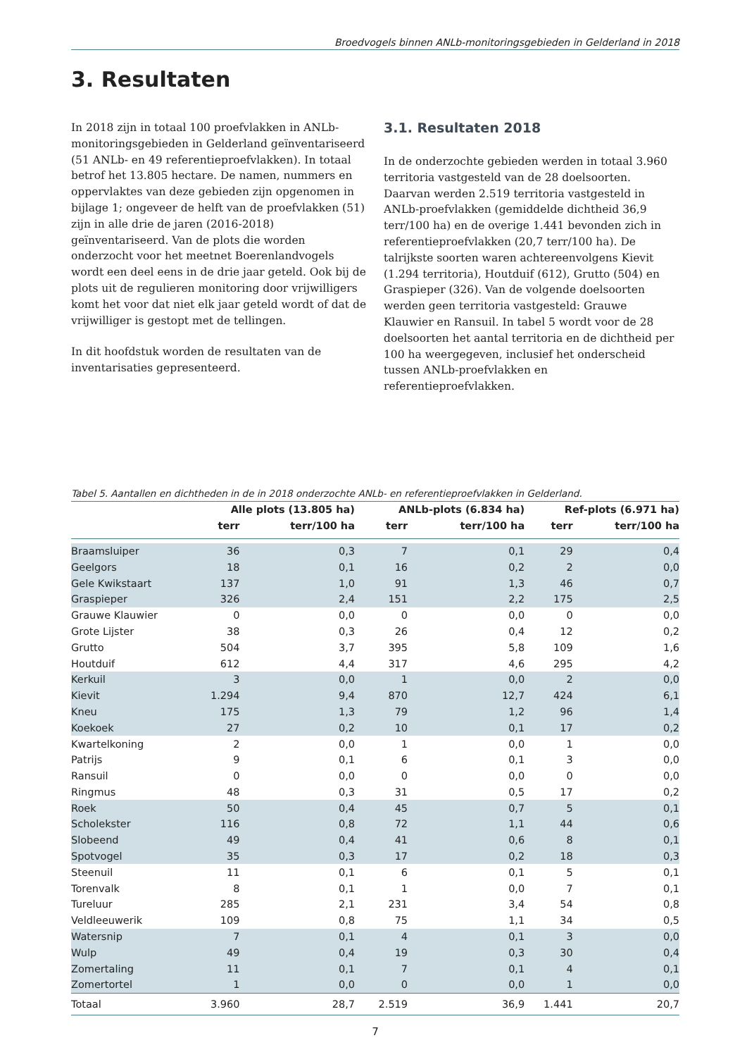Broedvogels binnen ANLb-monitoringsgebieden in Gelderland in 2018
3. Resultaten
In 2018 zijn in totaal 100 proefvlakken in ANLb-monitoringsgebieden in Gelderland geïnventariseerd (51 ANLb- en 49 referentieproefvlakken). In totaal betrof het 13.805 hectare. De namen, nummers en oppervlaktes van deze gebieden zijn opgenomen in bijlage 1; ongeveer de helft van de proefvlakken (51) zijn in alle drie de jaren (2016-2018) geïnventariseerd. Van de plots die worden onderzocht voor het meetnet Boerenlandvogels wordt een deel eens in de drie jaar geteld. Ook bij de plots uit de regulieren monitoring door vrijwilligers komt het voor dat niet elk jaar geteld wordt of dat de vrijwilliger is gestopt met de tellingen.
In dit hoofdstuk worden de resultaten van de inventarisaties gepresenteerd.
3.1. Resultaten 2018
In de onderzochte gebieden werden in totaal 3.960 territoria vastgesteld van de 28 doelsoorten. Daarvan werden 2.519 territoria vastgesteld in ANLb-proefvlakken (gemiddelde dichtheid 36,9 terr/100 ha) en de overige 1.441 bevonden zich in referentieproefvlakken (20,7 terr/100 ha). De talrijkste soorten waren achtereenvolgens Kievit (1.294 territoria), Houtduif (612), Grutto (504) en Graspieper (326). Van de volgende doelsoorten werden geen territoria vastgesteld: Grauwe Klauwier en Ransuil. In tabel 5 wordt voor de 28 doelsoorten het aantal territoria en de dichtheid per 100 ha weergegeven, inclusief het onderscheid tussen ANLb-proefvlakken en referentieproefvlakken.
Tabel 5. Aantallen en dichtheden in de in 2018 onderzochte ANLb- en referentieproefvlakken in Gelderland.
| | Alle plots (13.805 ha) | | ANLb-plots (6.834 ha) | | Ref-plots (6.971 ha) | |
| --- | --- | --- | --- | --- | --- | --- |
| | terr | terr/100 ha | terr | terr/100 ha | terr | terr/100 ha |
| Braamsluiper | 36 | 0,3 | 7 | 0,1 | 29 | 0,4 |
| Geelgors | 18 | 0,1 | 16 | 0,2 | 2 | 0,0 |
| Gele Kwikstaart | 137 | 1,0 | 91 | 1,3 | 46 | 0,7 |
| Graspieper | 326 | 2,4 | 151 | 2,2 | 175 | 2,5 |
| Grauwe Klauwier | 0 | 0,0 | 0 | 0,0 | 0 | 0,0 |
| Grote Lijster | 38 | 0,3 | 26 | 0,4 | 12 | 0,2 |
| Grutto | 504 | 3,7 | 395 | 5,8 | 109 | 1,6 |
| Houtduif | 612 | 4,4 | 317 | 4,6 | 295 | 4,2 |
| Kerkuil | 3 | 0,0 | 1 | 0,0 | 2 | 0,0 |
| Kievit | 1.294 | 9,4 | 870 | 12,7 | 424 | 6,1 |
| Kneu | 175 | 1,3 | 79 | 1,2 | 96 | 1,4 |
| Koekoek | 27 | 0,2 | 10 | 0,1 | 17 | 0,2 |
| Kwartelkoning | 2 | 0,0 | 1 | 0,0 | 1 | 0,0 |
| Patrijs | 9 | 0,1 | 6 | 0,1 | 3 | 0,0 |
| Ransuil | 0 | 0,0 | 0 | 0,0 | 0 | 0,0 |
| Ringmus | 48 | 0,3 | 31 | 0,5 | 17 | 0,2 |
| Roek | 50 | 0,4 | 45 | 0,7 | 5 | 0,1 |
| Scholekster | 116 | 0,8 | 72 | 1,1 | 44 | 0,6 |
| Slobeend | 49 | 0,4 | 41 | 0,6 | 8 | 0,1 |
| Spotvogel | 35 | 0,3 | 17 | 0,2 | 18 | 0,3 |
| Steenuil | 11 | 0,1 | 6 | 0,1 | 5 | 0,1 |
| Torenvalk | 8 | 0,1 | 1 | 0,0 | 7 | 0,1 |
| Tureluur | 285 | 2,1 | 231 | 3,4 | 54 | 0,8 |
| Veldleeuwerik | 109 | 0,8 | 75 | 1,1 | 34 | 0,5 |
| Watersnip | 7 | 0,1 | 4 | 0,1 | 3 | 0,0 |
| Wulp | 49 | 0,4 | 19 | 0,3 | 30 | 0,4 |
| Zomertaling | 11 | 0,1 | 7 | 0,1 | 4 | 0,1 |
| Zomertortel | 1 | 0,0 | 0 | 0,0 | 1 | 0,0 |
| Totaal | 3.960 | 28,7 | 2.519 | 36,9 | 1.441 | 20,7 |
7